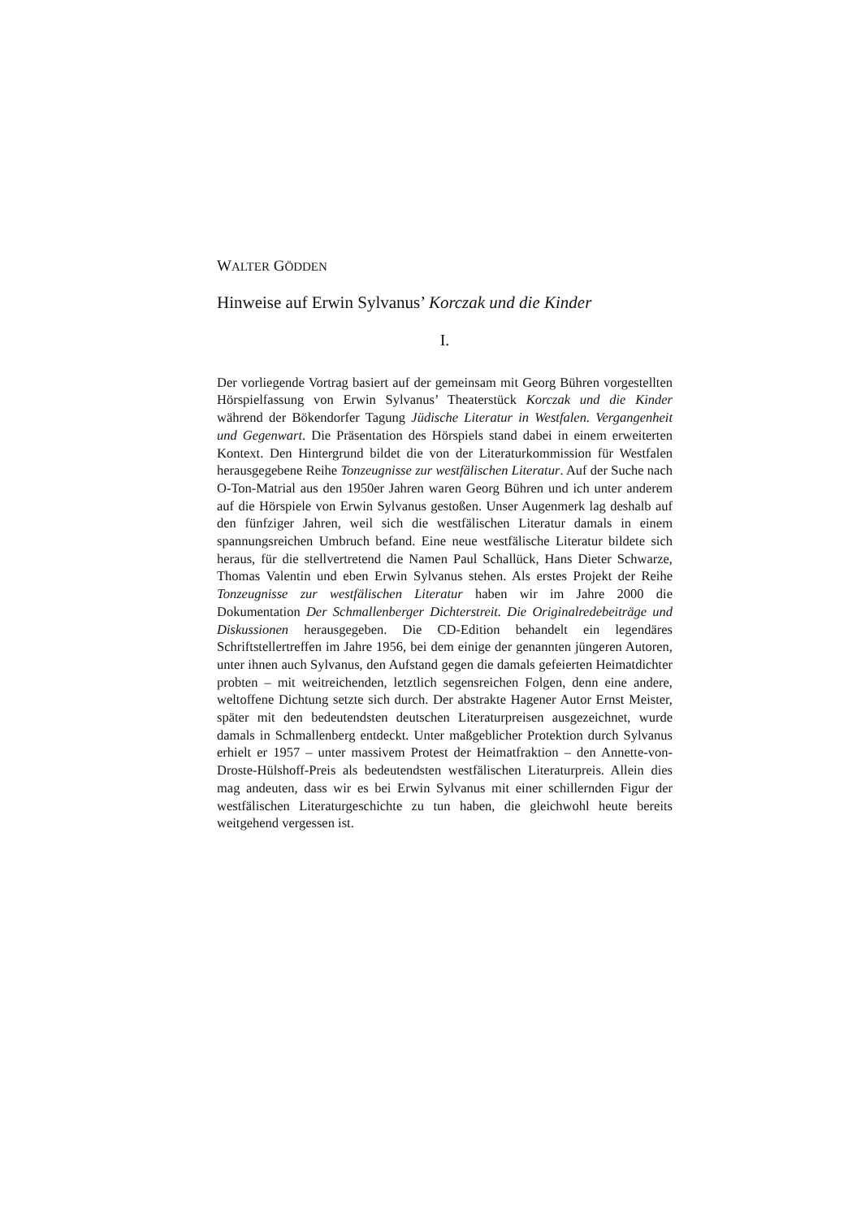WALTER GÖDDEN
Hinweise auf Erwin Sylvanus’ Korczak und die Kinder
I.
Der vorliegende Vortrag basiert auf der gemeinsam mit Georg Bühren vorgestellten Hörspielfassung von Erwin Sylvanus’ Theaterstück Korczak und die Kinder während der Bökendorfer Tagung Jüdische Literatur in Westfalen. Vergangenheit und Gegenwart. Die Präsentation des Hörspiels stand dabei in einem erweiterten Kontext. Den Hintergrund bildet die von der Literaturkommission für Westfalen herausgegebene Reihe Tonzeugnisse zur westfälischen Literatur. Auf der Suche nach O-Ton-Matrial aus den 1950er Jahren waren Georg Bühren und ich unter anderem auf die Hörspiele von Erwin Sylvanus gestoßen. Unser Augenmerk lag deshalb auf den fünfziger Jahren, weil sich die westfälischen Literatur damals in einem spannungsreichen Umbruch befand. Eine neue westfälische Literatur bildete sich heraus, für die stellvertretend die Namen Paul Schallück, Hans Dieter Schwarze, Thomas Valentin und eben Erwin Sylvanus stehen. Als erstes Projekt der Reihe Tonzeugnisse zur westfälischen Literatur haben wir im Jahre 2000 die Dokumentation Der Schmallenberger Dichterstreit. Die Originalredebeiträge und Diskussionen herausgegeben. Die CD-Edition behandelt ein legendäres Schriftstellertreffen im Jahre 1956, bei dem einige der genannten jüngeren Autoren, unter ihnen auch Sylvanus, den Aufstand gegen die damals gefeierten Heimatdichter probten – mit weitreichenden, letztlich segensreichen Folgen, denn eine andere, weltoffene Dichtung setzte sich durch. Der abstrakte Hagener Autor Ernst Meister, später mit den bedeutendsten deutschen Literaturpreisen ausgezeichnet, wurde damals in Schmallenberg entdeckt. Unter maßgeblicher Protektion durch Sylvanus erhielt er 1957 – unter massivem Protest der Heimatfraktion – den Annette-von-Droste-Hülshoff-Preis als bedeutendsten westfälischen Literaturpreis. Allein dies mag andeuten, dass wir es bei Erwin Sylvanus mit einer schillernden Figur der westfälischen Literaturgeschichte zu tun haben, die gleichwohl heute bereits weitgehend vergessen ist.